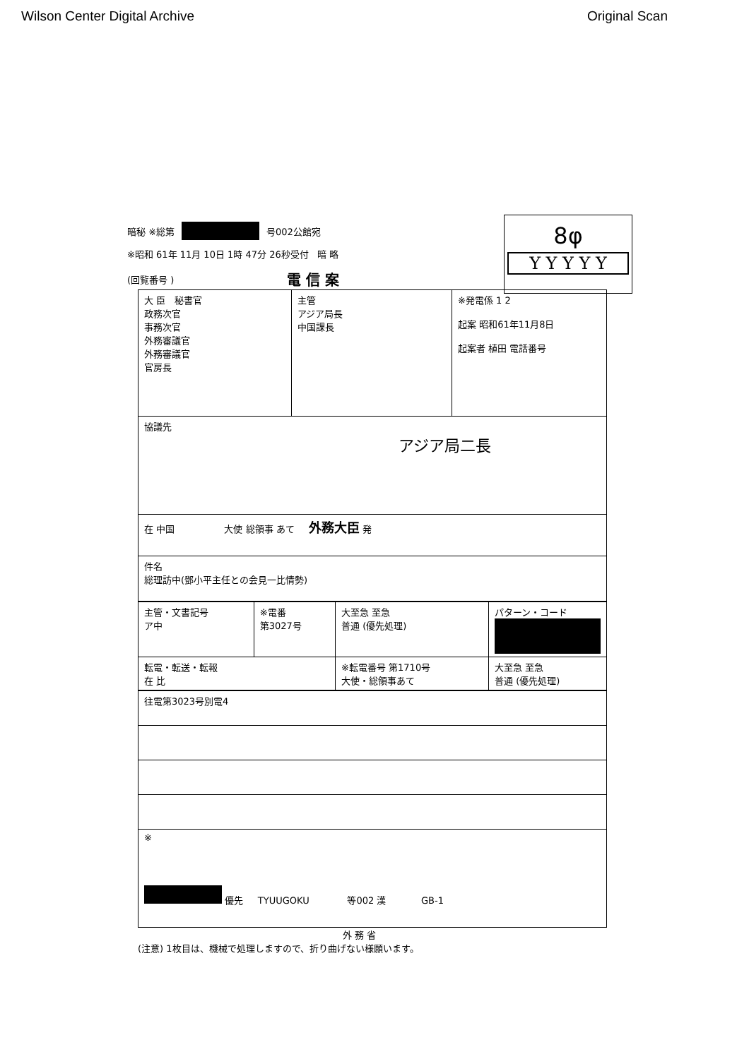Wilson Center Digital Archive Original Scan
8φ
Y Y Y Y Y
暗秘 ※総第 号002公館宛
※昭和 61年 11月 10日 1時 47分 26秒受付 暗 略
(回覧番号 ) 電 信 案
| 大 臣 秘書官 政務次官 事務次官 外務審議官 外務審議官 官房長 | 主管 アジア局長 中国課長 | ※発電係 1 2 起案 昭和61年11月8日 起案者 植田 電話番号 |
| 協議先 アジア局二長 | | |
| 在 中国 大使 総領事 あて 外務大臣 発 | | |
| 件名 総理訪中(鄧小平主任との会見一比情勢) | | |
| 主管・文書記号 ア中 | ※電番 第3027号 | 大至急 至急 普通 (優先処理) | パターン・コード |
| 転電・転送・転報 在 比 | | ※転電番号 第1710号 大使・総領事あて | 大至急 至急 普通 (優先処理) |
| 往電第3023号別電4 |
| ※ 優先 TYUUGOKU 等002 漢 GB-1 |
外 務 省
(注意) 1枚目は、機械で処理しますので、折り曲げない様願います。